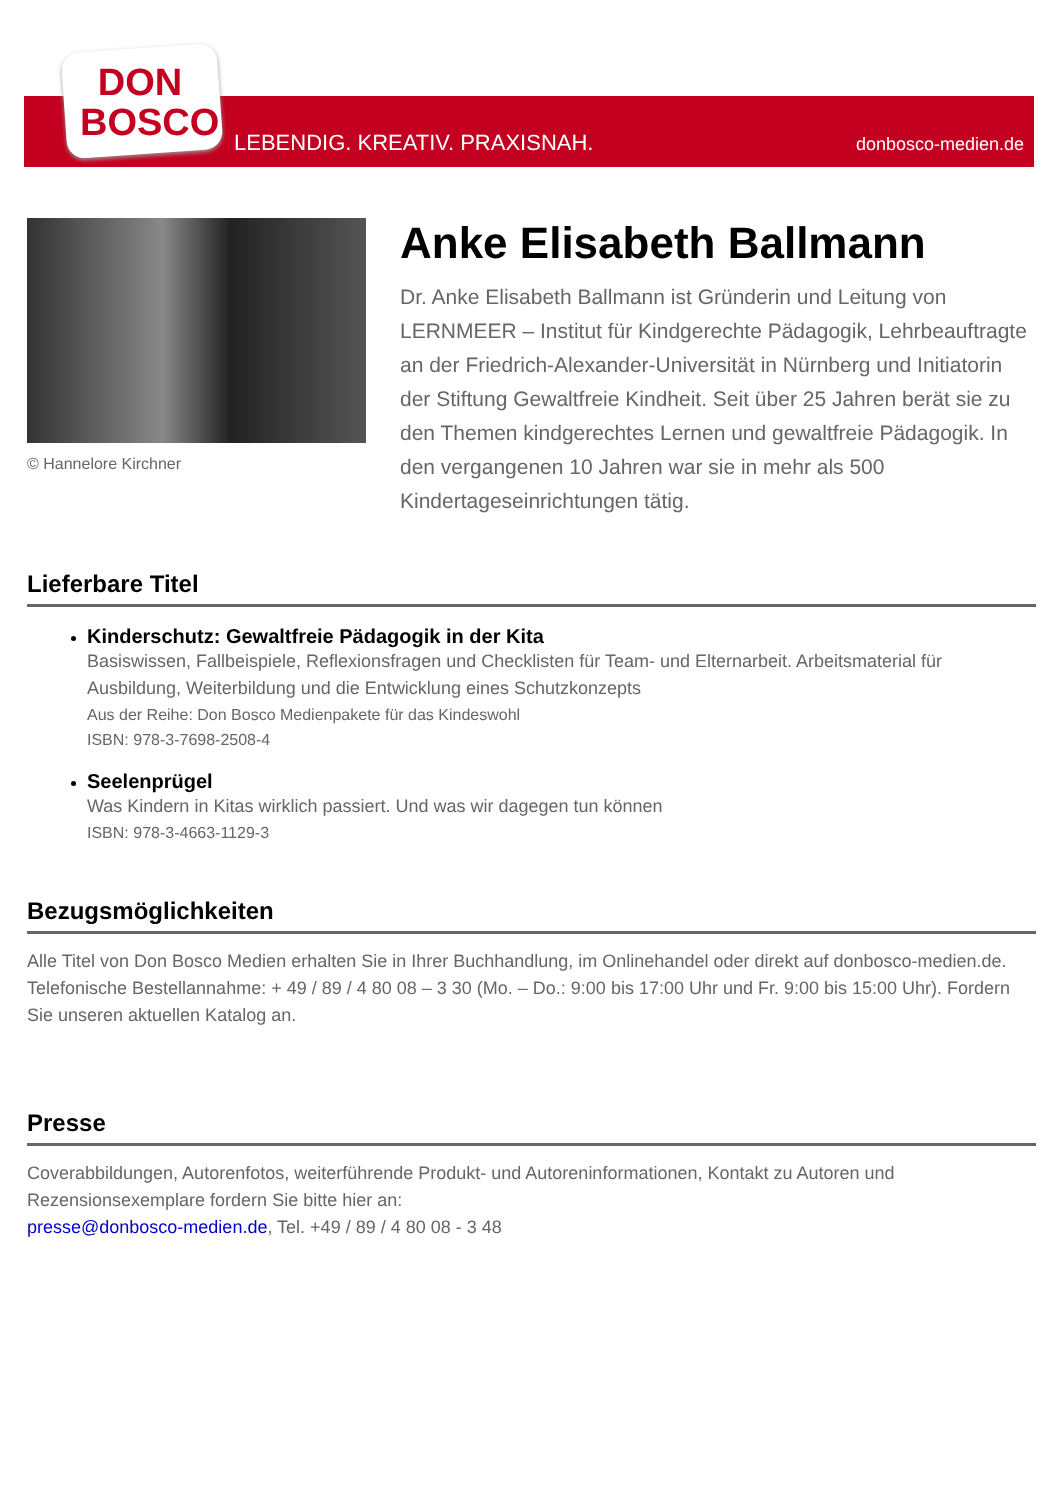DON
BOSCO
LEBENDIG. KREATIV. PRAXISNAH. donbosco-medien.de
© Hannelore Kirchner
Anke Elisabeth Ballmann
Dr. Anke Elisabeth Ballmann ist Gründerin und Leitung von LERNMEER – Institut für Kindgerechte Pädagogik, Lehrbeauftragte an der Friedrich-Alexander-Universität in Nürnberg und Initiatorin der Stiftung Gewaltfreie Kindheit. Seit über 25 Jahren berät sie zu den Themen kindgerechtes Lernen und gewaltfreie Pädagogik. In den vergangenen 10 Jahren war sie in mehr als 500 Kindertageseinrichtungen tätig.
Lieferbare Titel
Kinderschutz: Gewaltfreie Pädagogik in der Kita
Basiswissen, Fallbeispiele, Reflexionsfragen und Checklisten für Team- und Elternarbeit. Arbeitsmaterial für Ausbildung, Weiterbildung und die Entwicklung eines Schutzkonzepts
Aus der Reihe: Don Bosco Medienpakete für das Kindeswohl
ISBN: 978-3-7698-2508-4
Seelenprügel
Was Kindern in Kitas wirklich passiert. Und was wir dagegen tun können
ISBN: 978-3-4663-1129-3
Bezugsmöglichkeiten
Alle Titel von Don Bosco Medien erhalten Sie in Ihrer Buchhandlung, im Onlinehandel oder direkt auf donbosco-medien.de. Telefonische Bestellannahme: + 49 / 89 / 4 80 08 – 3 30 (Mo. – Do.: 9:00 bis 17:00 Uhr und Fr. 9:00 bis 15:00 Uhr). Fordern Sie unseren aktuellen Katalog an.
Presse
Coverabbildungen, Autorenfotos, weiterführende Produkt- und Autoreninformationen, Kontakt zu Autoren und Rezensionsexemplare fordern Sie bitte hier an:
presse@donbosco-medien.de, Tel. +49 / 89 / 4 80 08 - 3 48